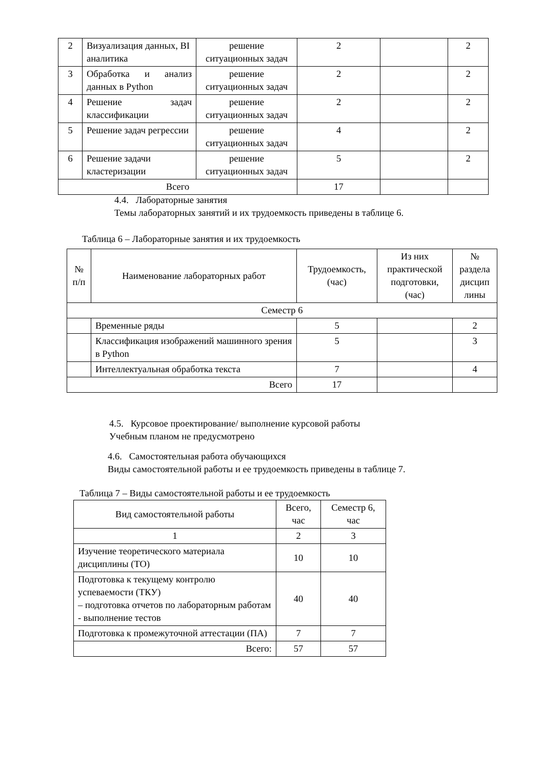| 2 | Визуализация данных, BI аналитика | решение ситуационных задач | 2 | | 2 |
| 3 | Обработка и анализ данных в Python | решение ситуационных задач | 2 | | 2 |
| 4 | Решение задач классификации | решение ситуационных задач | 2 | | 2 |
| 5 | Решение задач регрессии | решение ситуационных задач | 4 | | 2 |
| 6 | Решение задачи кластеризации | решение ситуационных задач | 5 | | 2 |
| Всего | | | 17 | | |
4.4. Лабораторные занятия
Темы лабораторных занятий и их трудоемкость приведены в таблице 6.
Таблица 6 – Лабораторные занятия и их трудоемкость
| № п/п | Наименование лабораторных работ | Трудоемкость, (час) | Из них практической подготовки, (час) | № раздела дисцип лины |
| --- | --- | --- | --- | --- |
| Семестр 6 | | | | |
| | Временные ряды | 5 | | 2 |
| | Классификация изображений машинного зрения в Python | 5 | | 3 |
| | Интеллектуальная обработка текста | 7 | | 4 |
| Всего | | 17 | | |
4.5. Курсовое проектирование/ выполнение курсовой работы
Учебным планом не предусмотрено
4.6. Самостоятельная работа обучающихся
Виды самостоятельной работы и ее трудоемкость приведены в таблице 7.
Таблица 7 – Виды самостоятельной работы и ее трудоемкость
| Вид самостоятельной работы | Всего, час | Семестр 6, час |
| --- | --- | --- |
| 1 | 2 | 3 |
| Изучение теоретического материала дисциплины (ТО) | 10 | 10 |
| Подготовка к текущему контролю успеваемости (ТКУ) – подготовка отчетов по лабораторным работам - выполнение тестов | 40 | 40 |
| Подготовка к промежуточной аттестации (ПА) | 7 | 7 |
| Всего: | 57 | 57 |